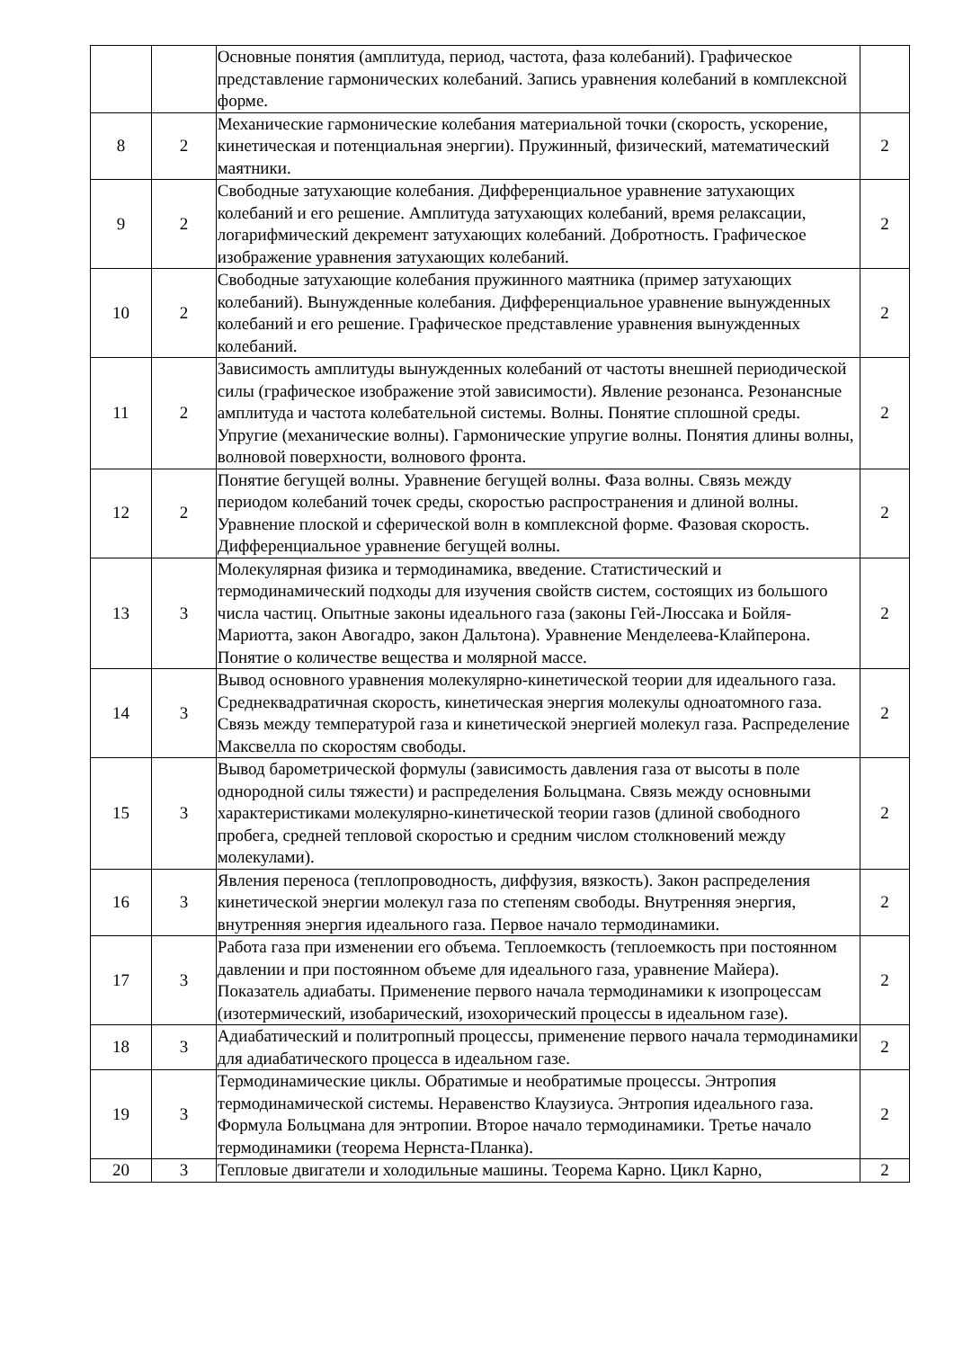| | | Основные понятия (амплитуда, период, частота, фаза колебаний). Графическое представление гармонических колебаний. Запись уравнения колебаний в комплексной форме. | |
| 8 | 2 | Механические гармонические колебания материальной точки (скорость, ускорение, кинетическая и потенциальная энергии). Пружинный, физический, математический маятники. | 2 |
| 9 | 2 | Свободные затухающие колебания. Дифференциальное уравнение затухающих колебаний и его решение. Амплитуда затухающих колебаний, время релаксации, логарифмический декремент затухающих колебаний. Добротность. Графическое изображение уравнения затухающих колебаний. | 2 |
| 10 | 2 | Свободные затухающие колебания пружинного маятника (пример затухающих колебаний). Вынужденные колебания. Дифференциальное уравнение вынужденных колебаний и его решение. Графическое представление уравнения вынужденных колебаний. | 2 |
| 11 | 2 | Зависимость амплитуды вынужденных колебаний от частоты внешней периодической силы (графическое изображение этой зависимости). Явление резонанса. Резонансные амплитуда и частота колебательной системы. Волны. Понятие сплошной среды. Упругие (механические волны). Гармонические упругие волны. Понятия длины волны, волновой поверхности, волнового фронта. | 2 |
| 12 | 2 | Понятие бегущей волны. Уравнение бегущей волны. Фаза волны. Связь между периодом колебаний точек среды, скоростью распространения и длиной волны. Уравнение плоской и сферической волн в комплексной форме. Фазовая скорость. Дифференциальное уравнение бегущей волны. | 2 |
| 13 | 3 | Молекулярная физика и термодинамика, введение. Статистический и термодинамический подходы для изучения свойств систем, состоящих из большого числа частиц. Опытные законы идеального газа (законы Гей-Люссака и Бойля-Мариотта, закон Авогадро, закон Дальтона). Уравнение Менделеева-Клайперона. Понятие о количестве вещества и молярной массе. | 2 |
| 14 | 3 | Вывод основного уравнения молекулярно-кинетической теории для идеального газа. Среднеквадратичная скорость, кинетическая энергия молекулы одноатомного газа. Связь между температурой газа и кинетической энергией молекул газа. Распределение Максвелла по скоростям свободы. | 2 |
| 15 | 3 | Вывод барометрической формулы (зависимость давления газа от высоты в поле однородной силы тяжести) и распределения Больцмана. Связь между основными характеристиками молекулярно-кинетической теории газов (длиной свободного пробега, средней тепловой скоростью и средним числом столкновений между молекулами). | 2 |
| 16 | 3 | Явления переноса (теплопроводность, диффузия, вязкость). Закон распределения кинетической энергии молекул газа по степеням свободы. Внутренняя энергия, внутренняя энергия идеального газа. Первое начало термодинамики. | 2 |
| 17 | 3 | Работа газа при изменении его объема. Теплоемкость (теплоемкость при постоянном давлении и при постоянном объеме для идеального газа, уравнение Майера). Показатель адиабаты. Применение первого начала термодинамики к изопроцессам (изотермический, изобарический, изохорический процессы в идеальном газе). | 2 |
| 18 | 3 | Адиабатический и политропный процессы, применение первого начала термодинамики для адиабатического процесса в идеальном газе. | 2 |
| 19 | 3 | Термодинамические циклы. Обратимые и необратимые процессы. Энтропия термодинамической системы. Неравенство Клаузиуса. Энтропия идеального газа. Формула Больцмана для энтропии. Второе начало термодинамики. Третье начало термодинамики (теорема Нернста-Планка). | 2 |
| 20 | 3 | Тепловые двигатели и холодильные машины. Теорема Карно. Цикл Карно, | 2 |